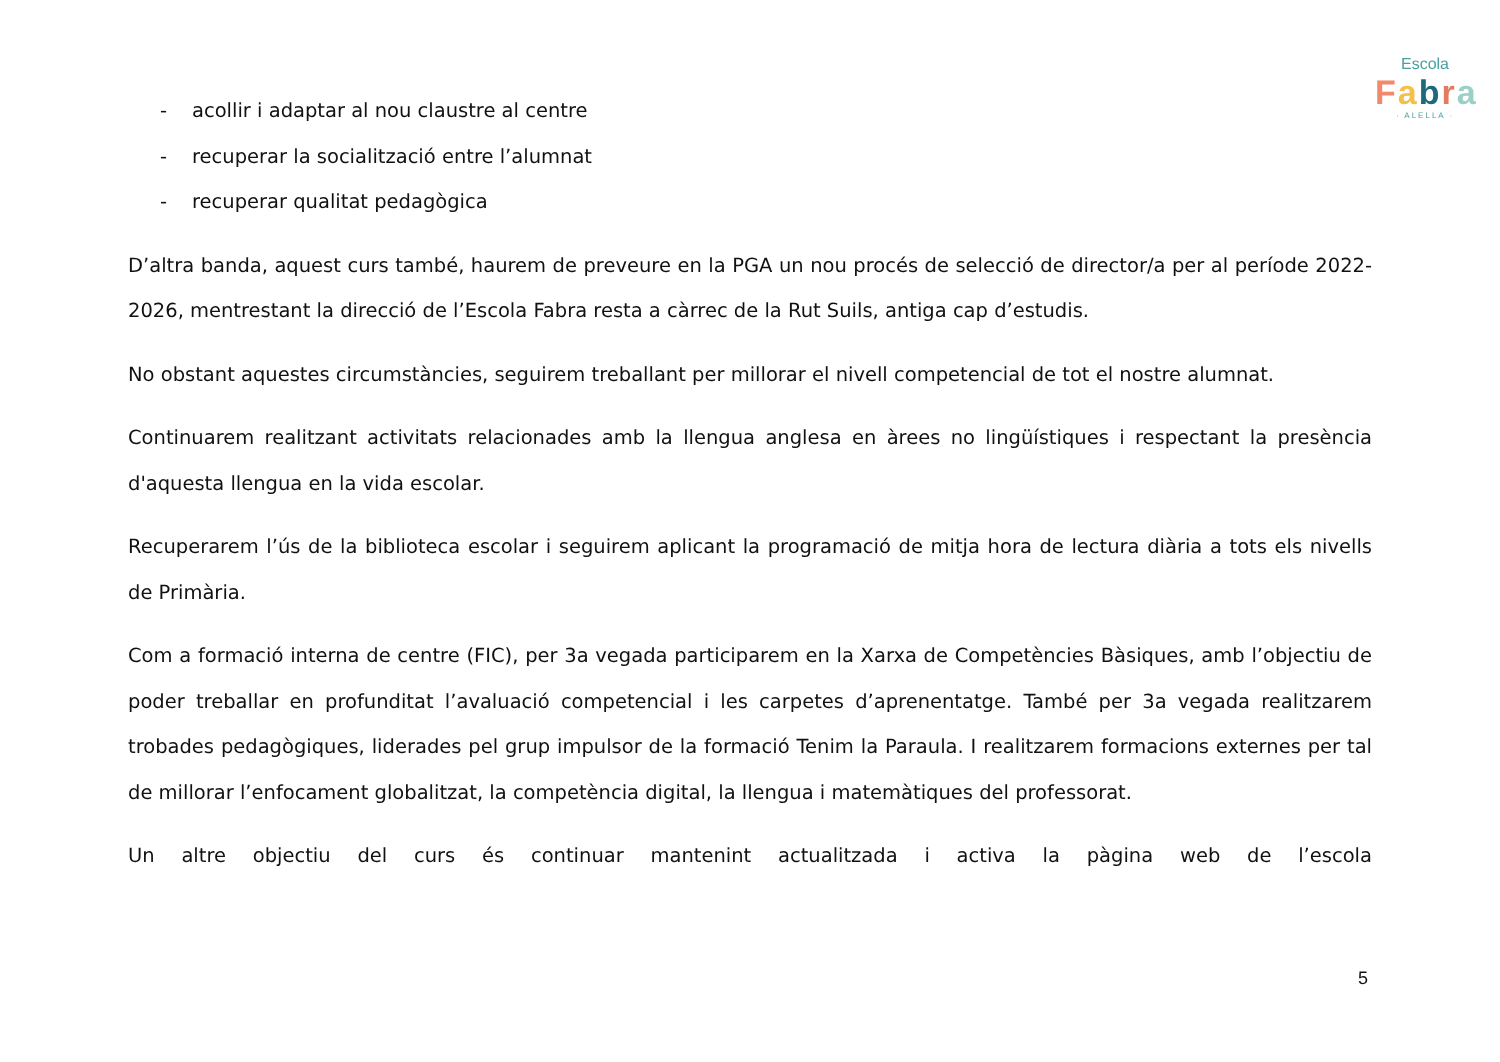Escola
Fabra
· ALELLA ·
- acollir i adaptar al nou claustre al centre
- recuperar la socialització entre l’alumnat
- recuperar qualitat pedagògica
D’altra banda, aquest curs també, haurem de preveure en la PGA un nou procés de selecció de director/a per al període 2022-2026, mentrestant la direcció de l’Escola Fabra resta a càrrec de la Rut Suils, antiga cap d’estudis.
No obstant aquestes circumstàncies, seguirem treballant per millorar el nivell competencial de tot el nostre alumnat.
Continuarem realitzant activitats relacionades amb la llengua anglesa en àrees no lingüístiques i respectant la presència d'aquesta llengua en la vida escolar.
Recuperarem l’ús de la biblioteca escolar i seguirem aplicant la programació de mitja hora de lectura diària a tots els nivells de Primària.
Com a formació interna de centre (FIC), per 3a vegada participarem en la Xarxa de Competències Bàsiques, amb l’objectiu de poder treballar en profunditat l’avaluació competencial i les carpetes d’aprenentatge. També per 3a vegada realitzarem trobades pedagògiques, liderades pel grup impulsor de la formació Tenim la Paraula. I realitzarem formacions externes per tal de millorar l’enfocament globalitzat, la competència digital, la llengua i matemàtiques del professorat.
Un altre objectiu del curs és continuar mantenint actualitzada i activa la pàgina web de l’escola
5